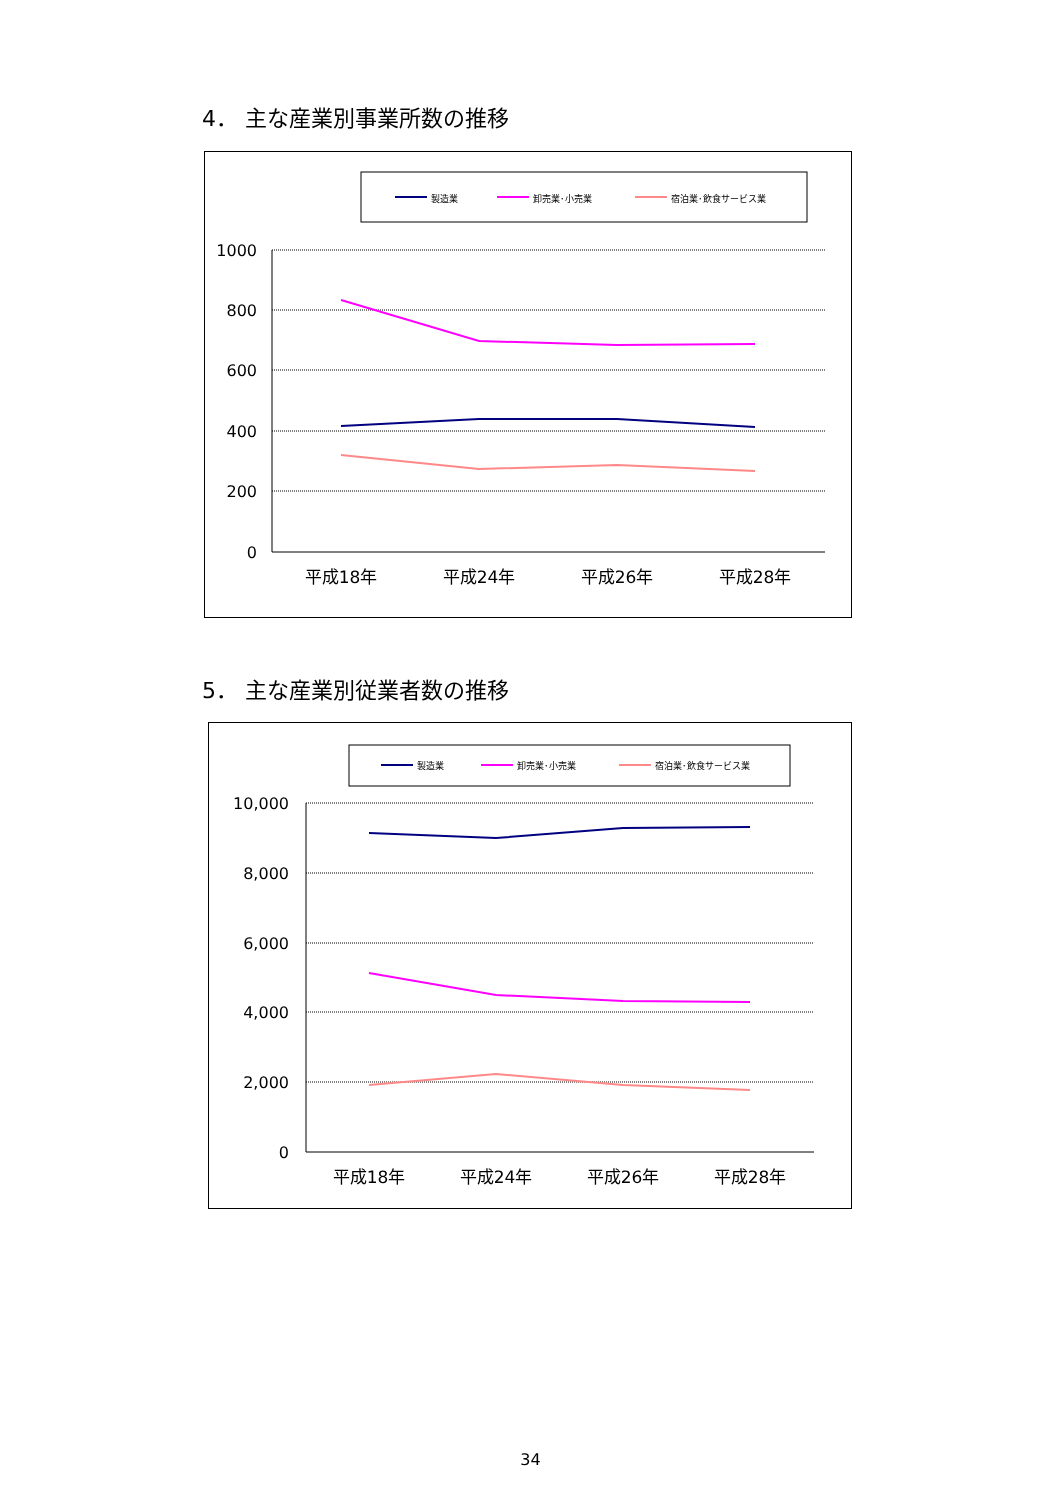4． 主な産業別事業所数の推移
製造業
卸売業･小売業
宿泊業･飲食サービス業
1000
800
600
400
200
0
平成18年
平成24年
平成26年
平成28年
5． 主な産業別従業者数の推移
製造業
卸売業･小売業
宿泊業･飲食サービス業
10,000
8,000
6,000
4,000
2,000
0
平成18年
平成24年
平成26年
平成28年
34